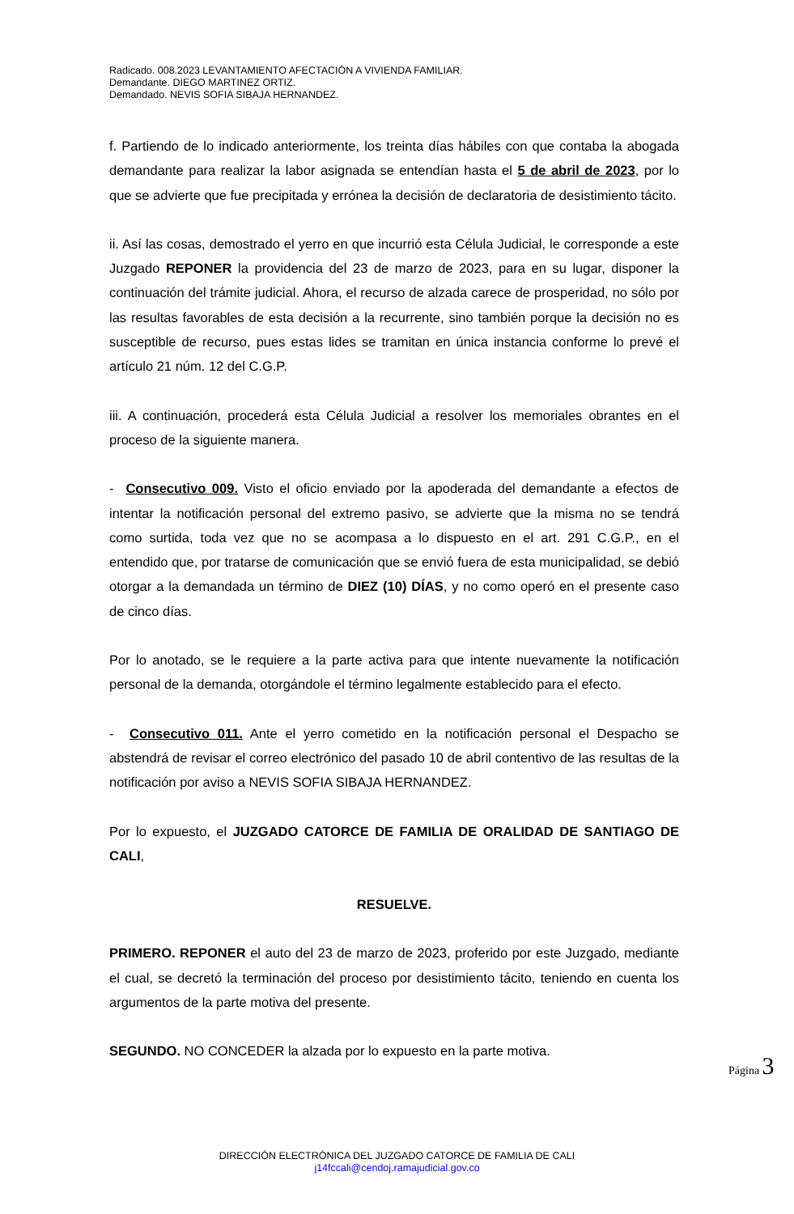Radicado. 008.2023 LEVANTAMIENTO AFECTACIÓN A VIVIENDA FAMILIAR.
Demandante. DIEGO MARTINEZ ORTIZ.
Demandado. NEVIS SOFIA SIBAJA HERNANDEZ.
f. Partiendo de lo indicado anteriormente, los treinta días hábiles con que contaba la abogada demandante para realizar la labor asignada se entendían hasta el 5 de abril de 2023, por lo que se advierte que fue precipitada y errónea la decisión de declaratoria de desistimiento tácito.
ii. Así las cosas, demostrado el yerro en que incurrió esta Célula Judicial, le corresponde a este Juzgado REPONER la providencia del 23 de marzo de 2023, para en su lugar, disponer la continuación del trámite judicial. Ahora, el recurso de alzada carece de prosperidad, no sólo por las resultas favorables de esta decisión a la recurrente, sino también porque la decisión no es susceptible de recurso, pues estas lides se tramitan en única instancia conforme lo prevé el artículo 21 núm. 12 del C.G.P.
iii. A continuación, procederá esta Célula Judicial a resolver los memoriales obrantes en el proceso de la siguiente manera.
- Consecutivo 009. Visto el oficio enviado por la apoderada del demandante a efectos de intentar la notificación personal del extremo pasivo, se advierte que la misma no se tendrá como surtida, toda vez que no se acompasa a lo dispuesto en el art. 291 C.G.P., en el entendido que, por tratarse de comunicación que se envió fuera de esta municipalidad, se debió otorgar a la demandada un término de DIEZ (10) DÍAS, y no como operó en el presente caso de cinco días.
Por lo anotado, se le requiere a la parte activa para que intente nuevamente la notificación personal de la demanda, otorgándole el término legalmente establecido para el efecto.
- Consecutivo 011. Ante el yerro cometido en la notificación personal el Despacho se abstendrá de revisar el correo electrónico del pasado 10 de abril contentivo de las resultas de la notificación por aviso a NEVIS SOFIA SIBAJA HERNANDEZ.
Por lo expuesto, el JUZGADO CATORCE DE FAMILIA DE ORALIDAD DE SANTIAGO DE CALI,
RESUELVE.
PRIMERO. REPONER el auto del 23 de marzo de 2023, proferido por este Juzgado, mediante el cual, se decretó la terminación del proceso por desistimiento tácito, teniendo en cuenta los argumentos de la parte motiva del presente.
SEGUNDO. NO CONCEDER la alzada por lo expuesto en la parte motiva.
Página 3
DIRECCIÓN ELECTRÓNICA DEL JUZGADO CATORCE DE FAMILIA DE CALI
j14fccali@cendoj.ramajudicial.gov.co